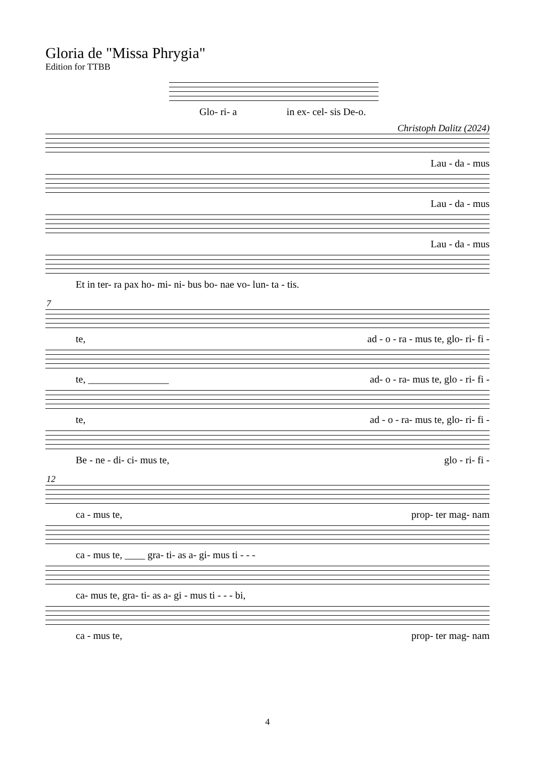Gloria de "Missa Phrygia"
Edition for TTBB
Glo- ri- a in ex- cel- sis De-o.
Christoph Dalitz (2024)
Lau - da - mus
Lau - da - mus
Lau - da - mus
Et in ter- ra pax ho- mi- ni- bus bo- nae vo- lun- ta - tis.
7
te, ad - o - ra - mus te, glo- ri- fi -
te, ________________ ad- o - ra- mus te, glo - ri- fi -
te, ad - o - ra- mus te, glo- ri- fi -
Be - ne - di- ci- mus te, glo - ri- fi -
12
ca - mus te, prop- ter mag- nam
ca - mus te, ____ gra- ti- as a- gi- mus ti - - -
ca- mus te, gra- ti- as a- gi - mus ti - - - bi,
ca - mus te, prop- ter mag- nam
4